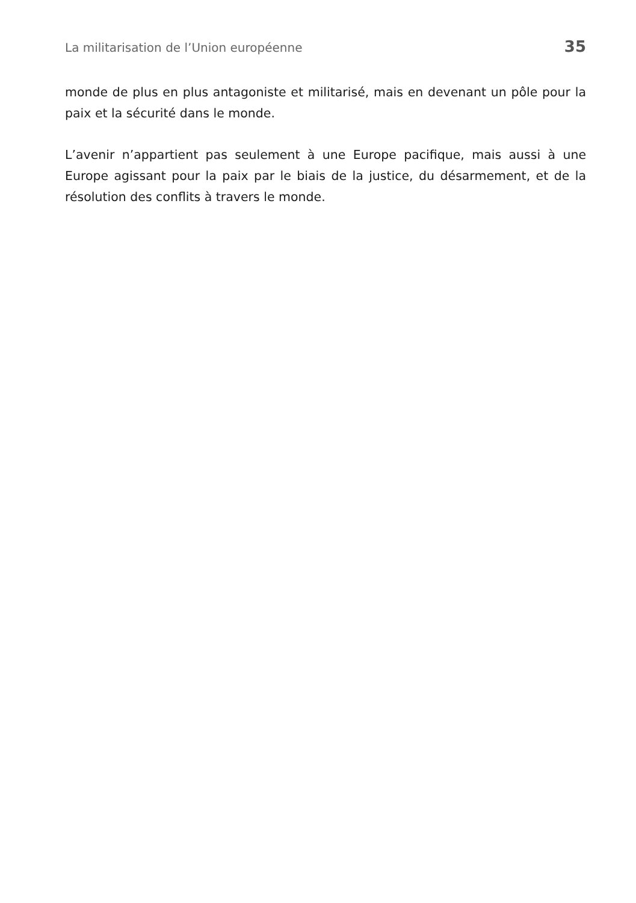La militarisation de l’Union européenne 35
monde de plus en plus antagoniste et militarisé, mais en devenant un pôle pour la paix et la sécurité dans le monde.
L’avenir n’appartient pas seulement à une Europe pacifique, mais aussi à une Europe agissant pour la paix par le biais de la justice, du désarmement, et de la résolution des conflits à travers le monde.